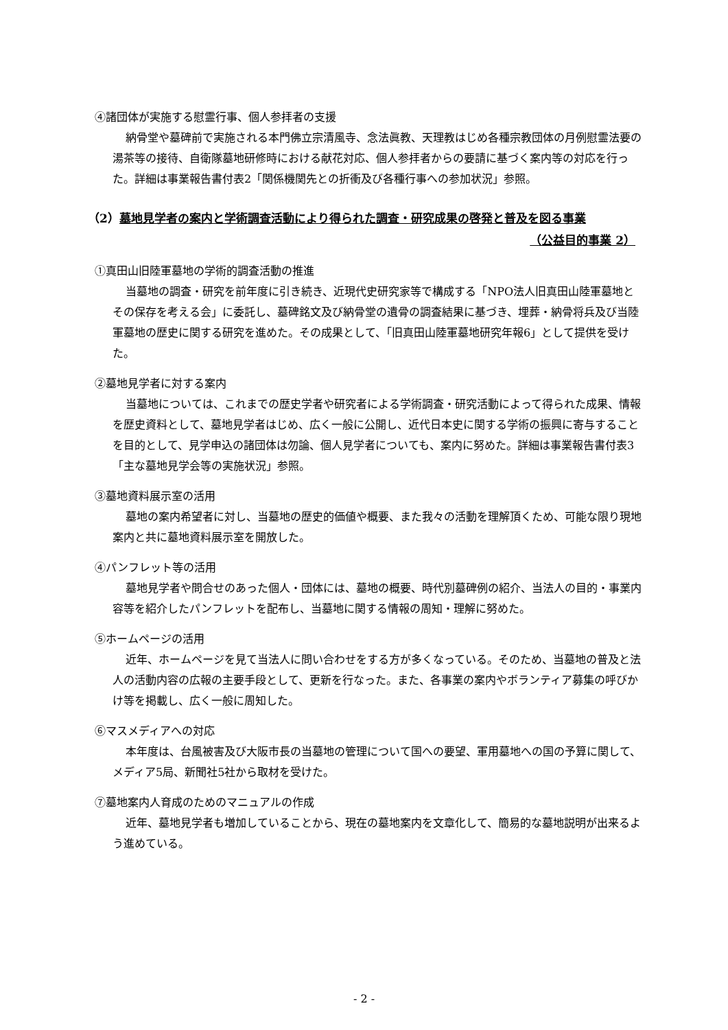④諸団体が実施する慰霊行事、個人参拝者の支援
納骨堂や墓碑前で実施される本門佛立宗清風寺、念法眞教、天理教はじめ各種宗教団体の月例慰霊法要の湯茶等の接待、自衛隊墓地研修時における献花対応、個人参拝者からの要請に基づく案内等の対応を行った。詳細は事業報告書付表2「関係機関先との折衝及び各種行事への参加状況」参照。
（2）墓地見学者の案内と学術調査活動により得られた調査・研究成果の啓発と普及を図る事業
（公益目的事業 2）
①真田山旧陸軍墓地の学術的調査活動の推進
当墓地の調査・研究を前年度に引き続き、近現代史研究家等で構成する「NPO法人旧真田山陸軍墓地とその保存を考える会」に委託し、墓碑銘文及び納骨堂の遺骨の調査結果に基づき、埋葬・納骨将兵及び当陸軍墓地の歴史に関する研究を進めた。その成果として、「旧真田山陸軍墓地研究年報6」として提供を受けた。
②墓地見学者に対する案内
当墓地については、これまでの歴史学者や研究者による学術調査・研究活動によって得られた成果、情報を歴史資料として、墓地見学者はじめ、広く一般に公開し、近代日本史に関する学術の振興に寄与することを目的として、見学申込の諸団体は勿論、個人見学者についても、案内に努めた。詳細は事業報告書付表3「主な墓地見学会等の実施状況」参照。
③墓地資料展示室の活用
墓地の案内希望者に対し、当墓地の歴史的価値や概要、また我々の活動を理解頂くため、可能な限り現地案内と共に墓地資料展示室を開放した。
④パンフレット等の活用
墓地見学者や問合せのあった個人・団体には、墓地の概要、時代別墓碑例の紹介、当法人の目的・事業内容等を紹介したパンフレットを配布し、当墓地に関する情報の周知・理解に努めた。
⑤ホームページの活用
近年、ホームページを見て当法人に問い合わせをする方が多くなっている。そのため、当墓地の普及と法人の活動内容の広報の主要手段として、更新を行なった。また、各事業の案内やボランティア募集の呼びかけ等を掲載し、広く一般に周知した。
⑥マスメディアへの対応
本年度は、台風被害及び大阪市長の当墓地の管理について国への要望、軍用墓地への国の予算に関して、メディア5局、新聞社5社から取材を受けた。
⑦墓地案内人育成のためのマニュアルの作成
近年、墓地見学者も増加していることから、現在の墓地案内を文章化して、簡易的な墓地説明が出来るよう進めている。
- 2 -